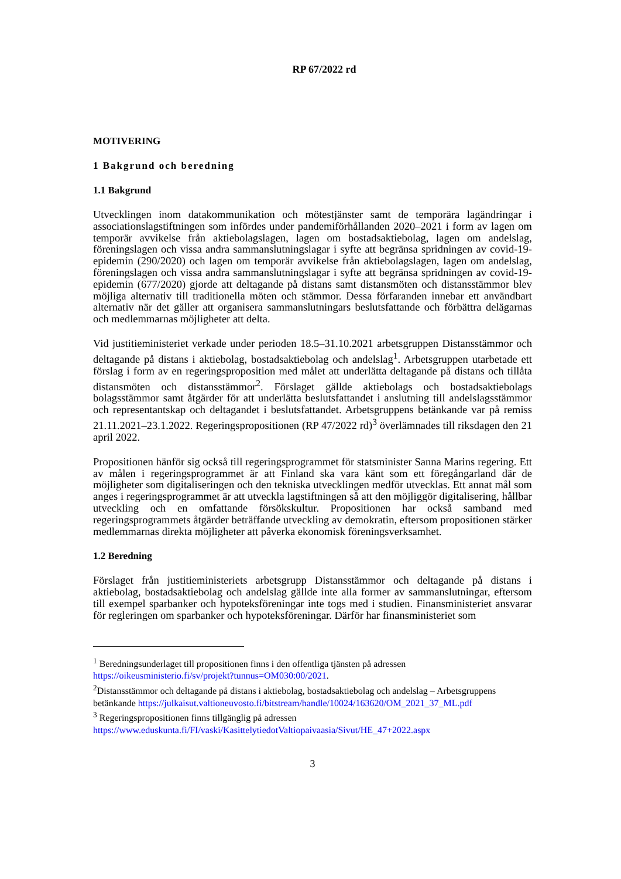RP 67/2022 rd
MOTIVERING
1 Bakgrund och beredning
1.1 Bakgrund
Utvecklingen inom datakommunikation och mötestjänster samt de temporära lagändringar i associationslagstiftningen som infördes under pandemiförhållanden 2020–2021 i form av lagen om temporär avvikelse från aktiebolagslagen, lagen om bostadsaktiebolag, lagen om andelslag, föreningslagen och vissa andra sammanslutningslagar i syfte att begränsa spridningen av covid-19-epidemin (290/2020) och lagen om temporär avvikelse från aktiebolagslagen, lagen om andelslag, föreningslagen och vissa andra sammanslutningslagar i syfte att begränsa spridningen av covid-19-epidemin (677/2020) gjorde att deltagande på distans samt distansmöten och distansstämmor blev möjliga alternativ till traditionella möten och stämmor. Dessa förfaranden innebar ett användbart alternativ när det gäller att organisera sammanslutningars beslutsfattande och förbättra delägarnas och medlemmarnas möjligheter att delta.
Vid justitieministeriet verkade under perioden 18.5–31.10.2021 arbetsgruppen Distansstämmor och deltagande på distans i aktiebolag, bostadsaktiebolag och andelslag<sup>1</sup>. Arbetsgruppen utarbetade ett förslag i form av en regeringsproposition med målet att underlätta deltagande på distans och tillåta distansmöten och distansstämmor<sup>2</sup>. Förslaget gällde aktiebolags och bostadsaktiebolags bolagsstämmor samt åtgärder för att underlätta beslutsfattandet i anslutning till andelslagsstämmor och representantskap och deltagandet i beslutsfattandet. Arbetsgruppens betänkande var på remiss 21.11.2021–23.1.2022. Regeringspropositionen (RP 47/2022 rd)<sup>3</sup> överlämnades till riksdagen den 21 april 2022.
Propositionen hänför sig också till regeringsprogrammet för statsminister Sanna Marins regering. Ett av målen i regeringsprogrammet är att Finland ska vara känt som ett föregångarland där de möjligheter som digitaliseringen och den tekniska utvecklingen medför utvecklas. Ett annat mål som anges i regeringsprogrammet är att utveckla lagstiftningen så att den möjliggör digitalisering, hållbar utveckling och en omfattande försökskultur. Propositionen har också samband med regeringsprogrammets åtgärder beträffande utveckling av demokratin, eftersom propositionen stärker medlemmarnas direkta möjligheter att påverka ekonomisk föreningsverksamhet.
1.2 Beredning
Förslaget från justitieministeriets arbetsgrupp Distansstämmor och deltagande på distans i aktiebolag, bostadsaktiebolag och andelslag gällde inte alla former av sammanslutningar, eftersom till exempel sparbanker och hypoteksföreningar inte togs med i studien. Finansministeriet ansvarar för regleringen om sparbanker och hypoteksföreningar. Därför har finansministeriet som
<sup>1</sup> Beredningsunderlaget till propositionen finns i den offentliga tjänsten på adressen https://oikeusministerio.fi/sv/projekt?tunnus=OM030:00/2021.
<sup>2</sup> Distansstämmor och deltagande på distans i aktiebolag, bostadsaktiebolag och andelslag – Arbetsgruppens betänkande https://julkaisut.valtioneuvosto.fi/bitstream/handle/10024/163620/OM_2021_37_ML.pdf
<sup>3</sup> Regeringspropositionen finns tillgänglig på adressen https://www.eduskunta.fi/FI/vaski/KasittelytiedotValtiopaivaasia/Sivut/HE_47+2022.aspx
3